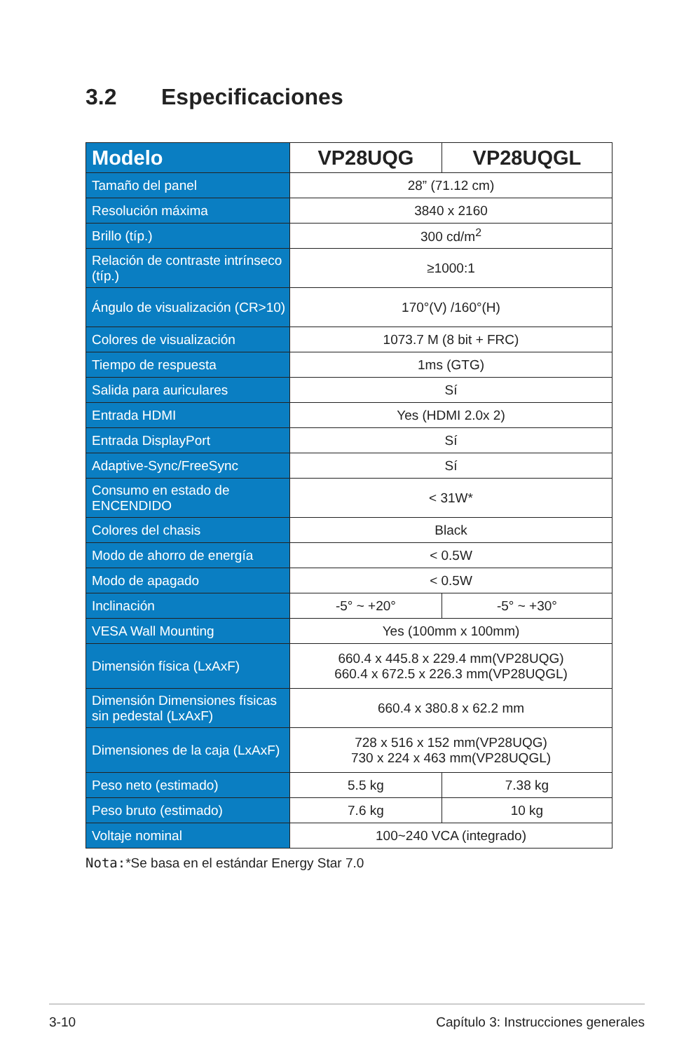3.2 Especificaciones
| Modelo | VP28UQG | VP28UQGL |
| --- | --- | --- |
| Tamaño del panel | 28” (71.12 cm) | |
| Resolución máxima | 3840 x 2160 | |
| Brillo (típ.) | 300 cd/m<sup>2</sup> | |
| Relación de contraste intrínseco (típ.) | ≥1000:1 | |
| Ángulo de visualización (CR>10) | 170°(V) /160°(H) | |
| Colores de visualización | 1073.7 M (8 bit + FRC) | |
| Tiempo de respuesta | 1ms (GTG) | |
| Salida para auriculares | Sí | |
| Entrada HDMI | Yes (HDMI 2.0x 2) | |
| Entrada DisplayPort | Sí | |
| Adaptive-Sync/FreeSync | Sí | |
| Consumo en estado de ENCENDIDO | < 31W* | |
| Colores del chasis | Black | |
| Modo de ahorro de energía | < 0.5W | |
| Modo de apagado | < 0.5W | |
| Inclinación | -5° ~ +20° | -5° ~ +30° |
| VESA Wall Mounting | Yes (100mm x 100mm) | |
| Dimensión física (LxAxF) | 660.4 x 445.8 x 229.4 mm(VP28UQG) 660.4 x 672.5 x 226.3 mm(VP28UQGL) | |
| Dimensión Dimensiones físicas sin pedestal (LxAxF) | 660.4 x 380.8 x 62.2 mm | |
| Dimensiones de la caja (LxAxF) | 728 x 516 x 152 mm(VP28UQG) 730 x 224 x 463 mm(VP28UQGL) | |
| Peso neto (estimado) | 5.5 kg | 7.38 kg |
| Peso bruto (estimado) | 7.6 kg | 10 kg |
| Voltaje nominal | 100~240 VCA (integrado) | |
Nota:*Se basa en el estándar Energy Star 7.0
3-10 Capítulo 3: Instrucciones generales